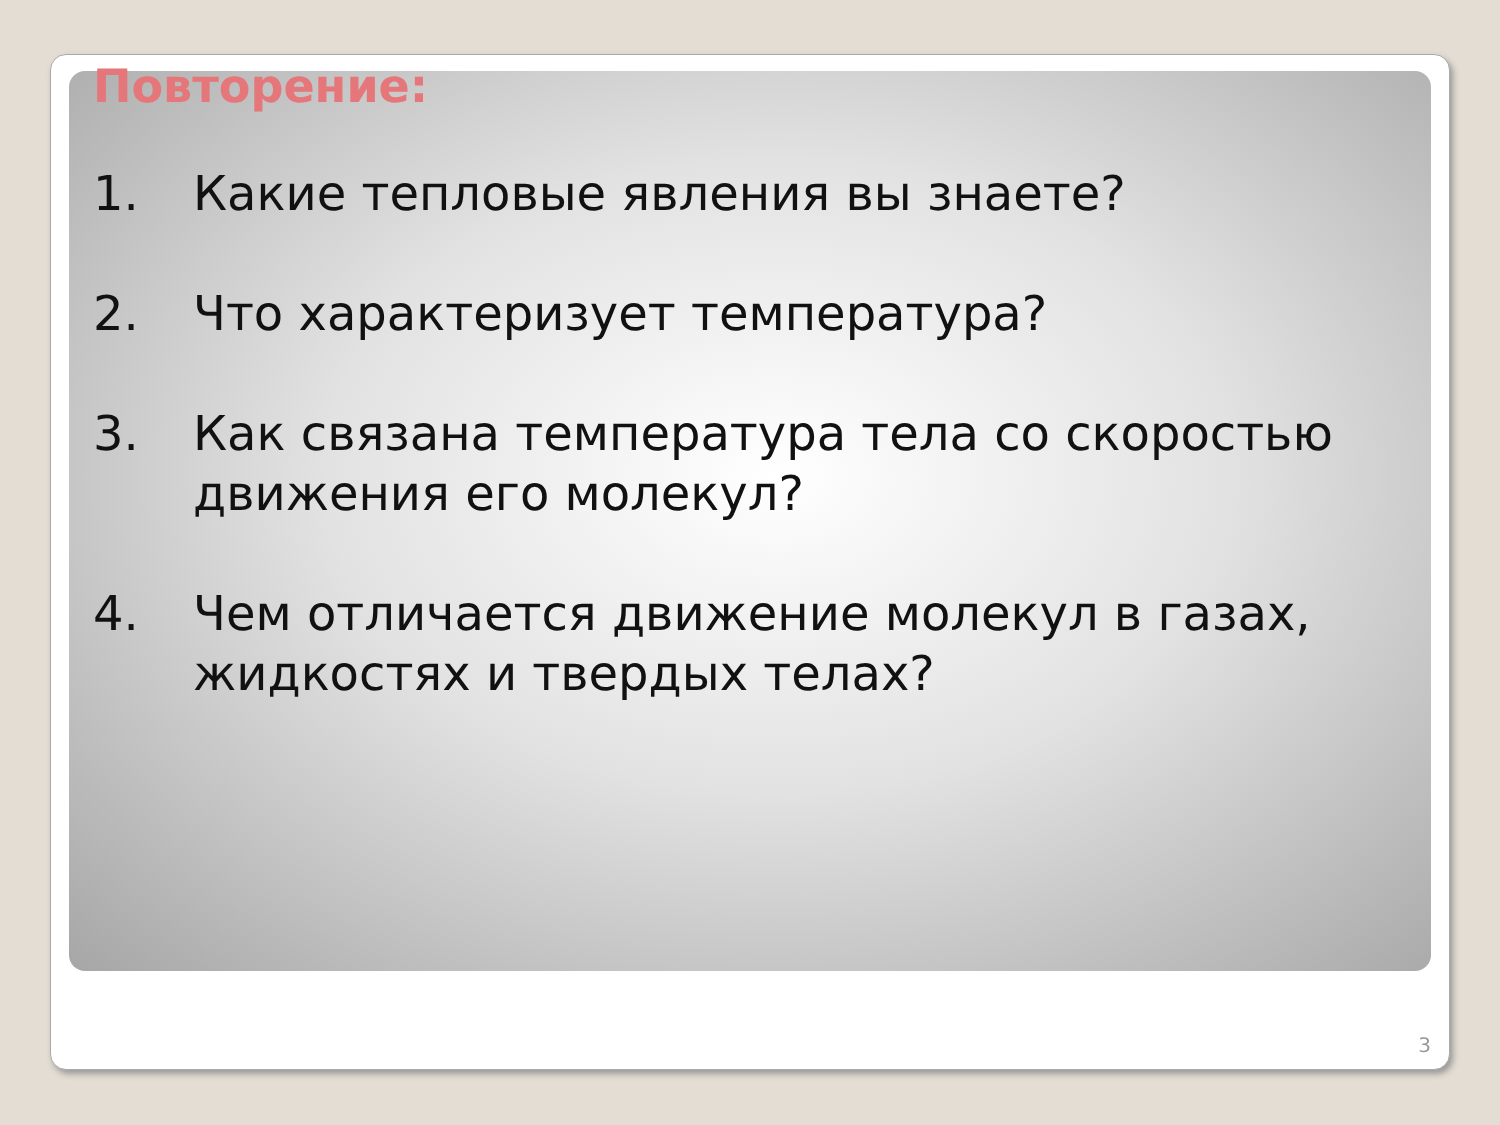Повторение:
1. Какие тепловые явления вы знаете?
2. Что характеризует температура?
3. Как связана температура тела со скоростью движения его молекул?
4. Чем отличается движение молекул в газах, жидкостях и твердых телах?
3